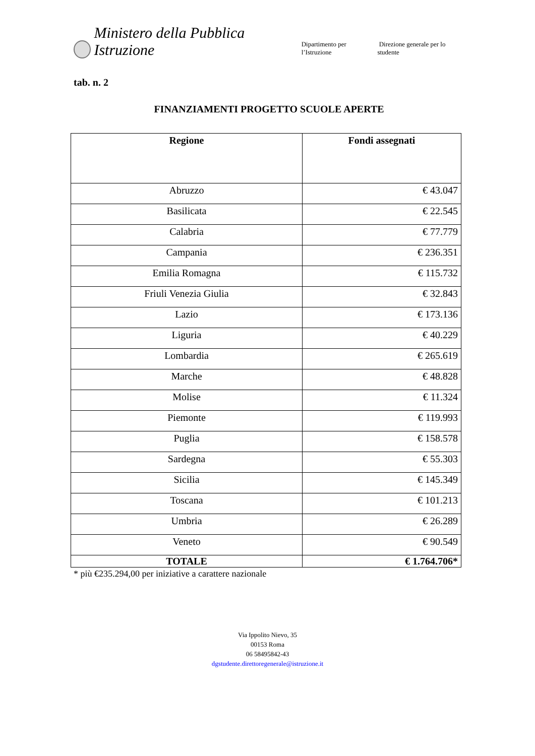Ministero della Pubblica Istruzione Dipartimento per l’Istruzione Direzione generale per lo studente
tab. n. 2
FINANZIAMENTI PROGETTO SCUOLE APERTE
| Regione | Fondi assegnati |
| --- | --- |
| Abruzzo | € 43.047 |
| Basilicata | € 22.545 |
| Calabria | € 77.779 |
| Campania | € 236.351 |
| Emilia Romagna | € 115.732 |
| Friuli Venezia Giulia | € 32.843 |
| Lazio | € 173.136 |
| Liguria | € 40.229 |
| Lombardia | € 265.619 |
| Marche | € 48.828 |
| Molise | € 11.324 |
| Piemonte | € 119.993 |
| Puglia | € 158.578 |
| Sardegna | € 55.303 |
| Sicilia | € 145.349 |
| Toscana | € 101.213 |
| Umbria | € 26.289 |
| Veneto | € 90.549 |
| TOTALE | € 1.764.706* |
* più €235.294,00 per iniziative a carattere nazionale
Via Ippolito Nievo, 35
00153 Roma
06 58495842-43
dgstudente.direttoregenerale@istruzione.it